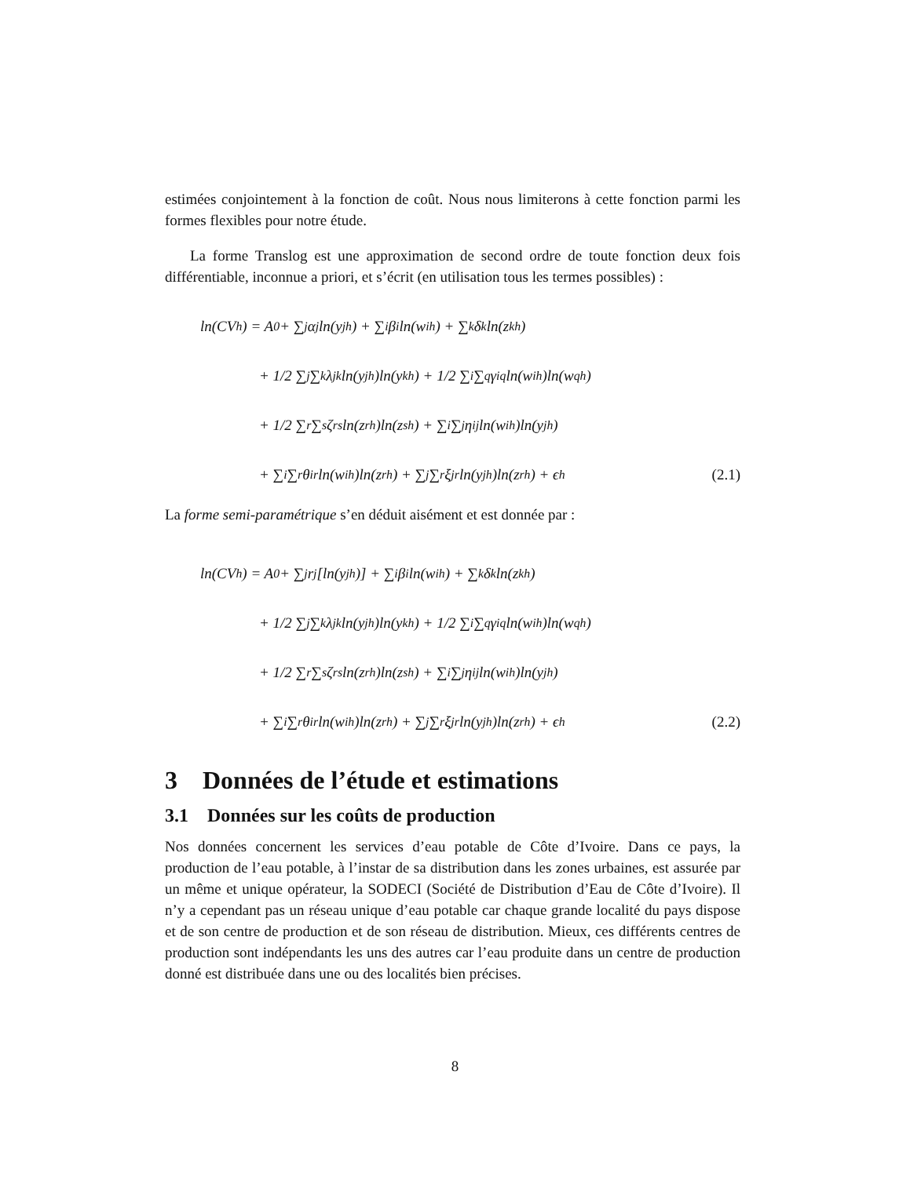estimées conjointement à la fonction de coût. Nous nous limiterons à cette fonction parmi les formes flexibles pour notre étude.
La forme Translog est une approximation de second ordre de toute fonction deux fois différentiable, inconnue a priori, et s’écrit (en utilisation tous les termes possibles) :
ln(CV<sub>h</sub>) = A<sub>0</sub> + ∑<sub>j</sub> α<sub>j</sub>ln(y<sub>jh</sub>) + ∑<sub>i</sub> β<sub>i</sub>ln(w<sub>ih</sub>) + ∑<sub>k</sub> δ<sub>k</sub>ln(z<sub>kh</sub>)
+ 1/2 ∑<sub>j</sub>∑<sub>k</sub> λ<sub>jk</sub>ln(y<sub>jh</sub>)ln(y<sub>kh</sub>) + 1/2 ∑<sub>i</sub>∑<sub>q</sub> γ<sub>iq</sub>ln(w<sub>ih</sub>)ln(w<sub>qh</sub>)
+ 1/2 ∑<sub>r</sub>∑<sub>s</sub> ζ<sub>rs</sub>ln(z<sub>rh</sub>)ln(z<sub>sh</sub>) + ∑<sub>i</sub>∑<sub>j</sub> η<sub>ij</sub>ln(w<sub>ih</sub>)ln(y<sub>jh</sub>)
+ ∑<sub>i</sub>∑<sub>r</sub> θ<sub>ir</sub>ln(w<sub>ih</sub>)ln(z<sub>rh</sub>) + ∑<sub>j</sub>∑<sub>r</sub> ξ<sub>jr</sub>ln(y<sub>jh</sub>)ln(z<sub>rh</sub>) + ϵ<sub>h</sub>
(2.1)
La forme semi-paramétrique s’en déduit aisément et est donnée par :
ln(CV<sub>h</sub>) = A<sub>0</sub> + ∑<sub>j</sub> r<sub>j</sub> [ln(y<sub>jh</sub>)] + ∑<sub>i</sub> β<sub>i</sub>ln(w<sub>ih</sub>) + ∑<sub>k</sub> δ<sub>k</sub>ln(z<sub>kh</sub>)
+ 1/2 ∑<sub>j</sub>∑<sub>k</sub> λ<sub>jk</sub>ln(y<sub>jh</sub>)ln(y<sub>kh</sub>) + 1/2 ∑<sub>i</sub>∑<sub>q</sub> γ<sub>iq</sub>ln(w<sub>ih</sub>)ln(w<sub>qh</sub>)
+ 1/2 ∑<sub>r</sub>∑<sub>s</sub> ζ<sub>rs</sub>ln(z<sub>rh</sub>)ln(z<sub>sh</sub>) + ∑<sub>i</sub>∑<sub>j</sub> η<sub>ij</sub>ln(w<sub>ih</sub>)ln(y<sub>jh</sub>)
+ ∑<sub>i</sub>∑<sub>r</sub> θ<sub>ir</sub>ln(w<sub>ih</sub>)ln(z<sub>rh</sub>) + ∑<sub>j</sub>∑<sub>r</sub> ξ<sub>jr</sub>ln(y<sub>jh</sub>)ln(z<sub>rh</sub>) + ϵ<sub>h</sub>
(2.2)
3 Données de l’étude et estimations
3.1 Données sur les coûts de production
Nos données concernent les services d’eau potable de Côte d’Ivoire. Dans ce pays, la production de l’eau potable, à l’instar de sa distribution dans les zones urbaines, est assurée par un même et unique opérateur, la SODECI (Société de Distribution d’Eau de Côte d’Ivoire). Il n’y a cependant pas un réseau unique d’eau potable car chaque grande localité du pays dispose et de son centre de production et de son réseau de distribution. Mieux, ces différents centres de production sont indépendants les uns des autres car l’eau produite dans un centre de production donné est distribuée dans une ou des localités bien précises.
8